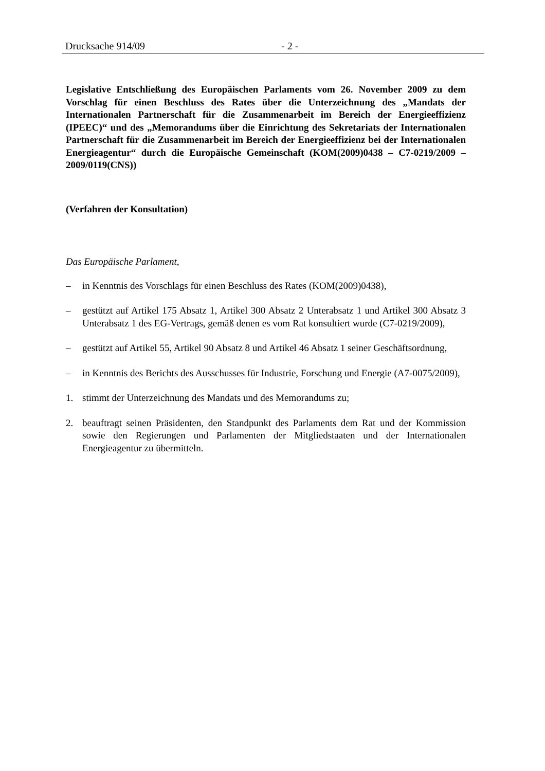Drucksache 914/09 - 2 -
Legislative Entschließung des Europäischen Parlaments vom 26. November 2009 zu dem Vorschlag für einen Beschluss des Rates über die Unterzeichnung des „Mandats der Internationalen Partnerschaft für die Zusammenarbeit im Bereich der Energieeffizienz (IPEEC)“ und des „Memorandums über die Einrichtung des Sekretariats der Internationalen Partnerschaft für die Zusammenarbeit im Bereich der Energieeffizienz bei der Internationalen Energieagentur“ durch die Europäische Gemeinschaft (KOM(2009)0438 – C7-0219/2009 – 2009/0119(CNS))
(Verfahren der Konsultation)
Das Europäische Parlament,
– in Kenntnis des Vorschlags für einen Beschluss des Rates (KOM(2009)0438),
– gestützt auf Artikel 175 Absatz 1, Artikel 300 Absatz 2 Unterabsatz 1 und Artikel 300 Absatz 3 Unterabsatz 1 des EG-Vertrags, gemäß denen es vom Rat konsultiert wurde (C7-0219/2009),
– gestützt auf Artikel 55, Artikel 90 Absatz 8 und Artikel 46 Absatz 1 seiner Geschäftsordnung,
– in Kenntnis des Berichts des Ausschusses für Industrie, Forschung und Energie (A7-0075/2009),
1. stimmt der Unterzeichnung des Mandats und des Memorandums zu;
2. beauftragt seinen Präsidenten, den Standpunkt des Parlaments dem Rat und der Kommission sowie den Regierungen und Parlamenten der Mitgliedstaaten und der Internationalen Energieagentur zu übermitteln.